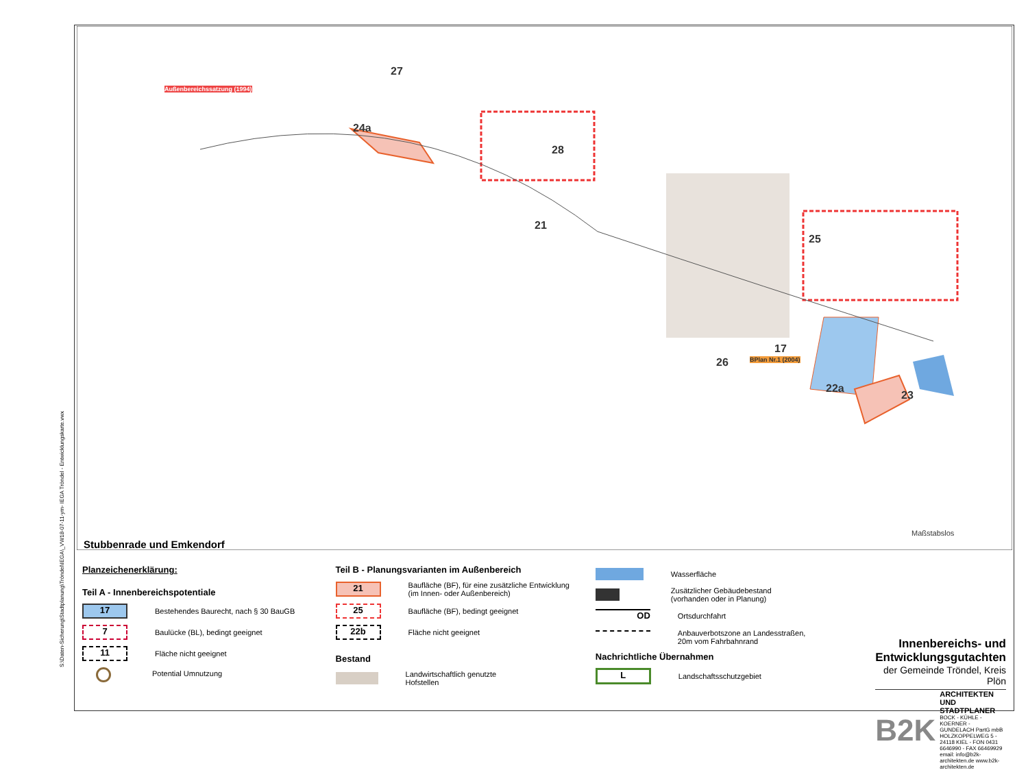27
24a
28
25
17
22a
23
26
21
Außenbereichssatzung (1994)
BPlan Nr.1 (2004)
Maßstabslos
Stubbenrade und Emkendorf
S:\Daten-Sicherung\Stadtplanung\Tröndel\IEGA\_VW18-07-11-ym- IEGA Tröndel - Entwicklungskarte.vwx
Planzeichenerklärung:
Teil A - Innenbereichspotentiale
17
Bestehendes Baurecht, nach § 30 BauGB
7
Baulücke (BL), bedingt geeignet
11
Fläche nicht geeignet
Potential Umnutzung
Teil B - Planungsvarianten im Außenbereich
21
Baufläche (BF), für eine zusätzliche Entwicklung
(im Innen- oder Außenbereich)
25
Baufläche (BF), bedingt geeignet
22b
Fläche nicht geeignet
Bestand
Landwirtschaftlich genutzte
Hofstellen
Wasserfläche
Zusätzlicher Gebäudebestand
(vorhanden oder in Planung)
OD
Ortsdurchfahrt
Anbauverbotszone an Landesstraßen,
20m vom Fahrbahnrand
Nachrichtliche Übernahmen
L
Landschaftsschutzgebiet
Innenbereichs- und
Entwicklungsgutachten
der Gemeinde Tröndel, Kreis Plön
B2K ARCHITEKTEN UND STADTPLANER
BOCK - KÜHLE - KOERNER - GUNDELACH PartG mbB
HOLZKOPPELWEG 5 - 24118 KIEL - FON 0431 6646990 - FAX 66469929
email: info@b2k-architekten.de www.b2k-architekten.de